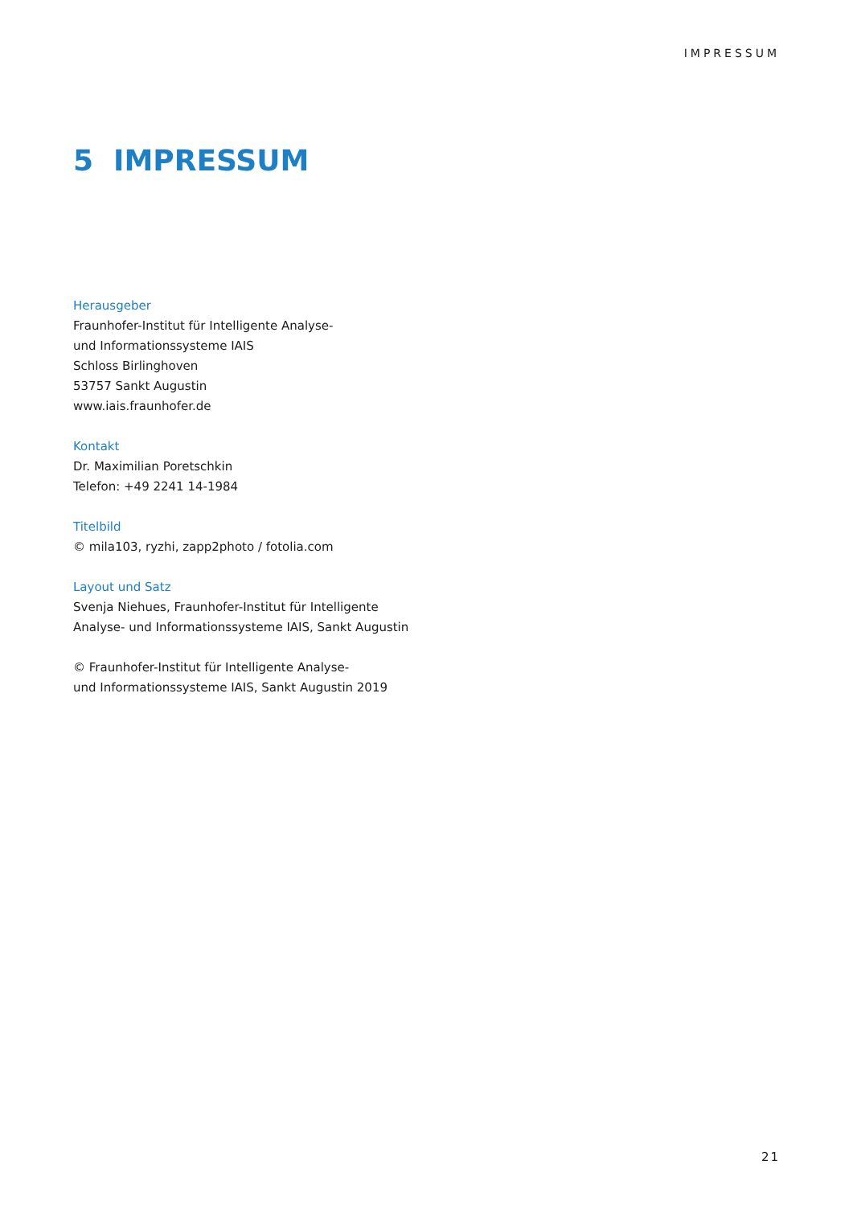IMPRESSUM
5 IMPRESSUM
Herausgeber
Fraunhofer-Institut für Intelligente Analyse-
und Informationssysteme IAIS
Schloss Birlinghoven
53757 Sankt Augustin
www.iais.fraunhofer.de
Kontakt
Dr. Maximilian Poretschkin
Telefon: +49 2241 14-1984
Titelbild
© mila103, ryzhi, zapp2photo / fotolia.com
Layout und Satz
Svenja Niehues, Fraunhofer-Institut für Intelligente
Analyse- und Informationssysteme IAIS, Sankt Augustin
© Fraunhofer-Institut für Intelligente Analyse-
und Informationssysteme IAIS, Sankt Augustin 2019
21